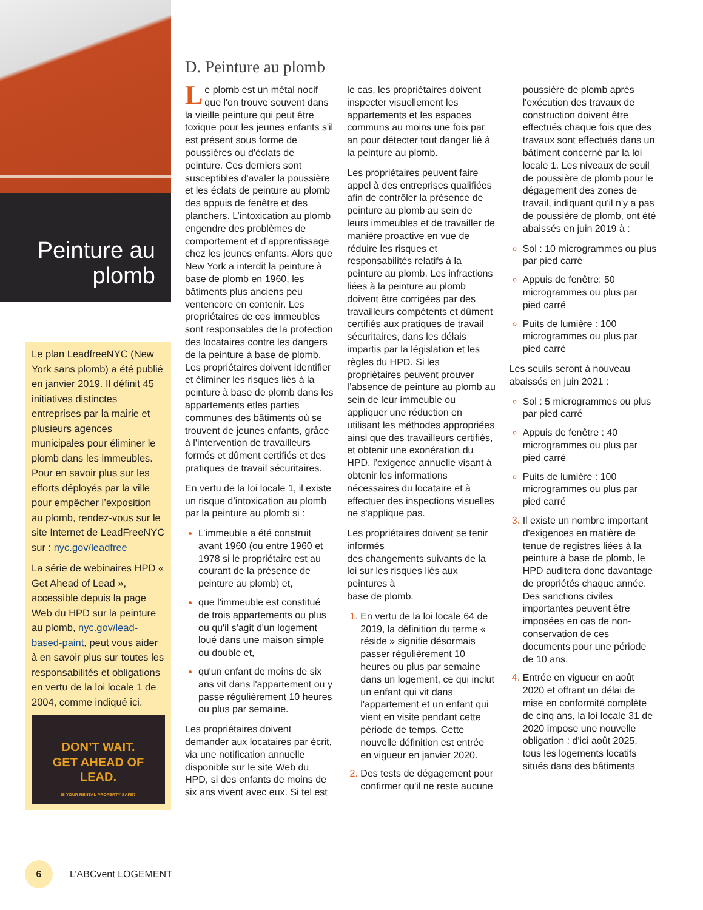Peinture au
plomb
Le plan LeadfreeNYC (New York sans plomb) a été publié en janvier 2019. Il définit 45 initiatives distinctes entreprises par la mairie et plusieurs agences municipales pour éliminer le plomb dans les immeubles. Pour en savoir plus sur les efforts déployés par la ville pour empêcher l’exposition au plomb, rendez-vous sur le site Internet de LeadFreeNYC sur : nyc.gov/leadfree
La série de webinaires HPD « Get Ahead of Lead », accessible depuis la page Web du HPD sur la peinture au plomb, nyc.gov/lead-based-paint, peut vous aider à en savoir plus sur toutes les responsabilités et obligations en vertu de la loi locale 1 de 2004, comme indiqué ici.
DON’T WAIT.
GET AHEAD OF
LEAD.
IS YOUR RENTAL PROPERTY SAFE?
D. Peinture au plomb
Le plomb est un métal nocif que l'on trouve souvent dans la vieille peinture qui peut être toxique pour les jeunes enfants s'il est présent sous forme de poussières ou d'éclats de peinture. Ces derniers sont susceptibles d'avaler la poussière et les éclats de peinture au plomb des appuis de fenêtre et des planchers. L’intoxication au plomb engendre des problèmes de comportement et d’apprentissage chez les jeunes enfants. Alors que New York a interdit la peinture à base de plomb en 1960, les bâtiments plus anciens peu ventencore en contenir. Les propriétaires de ces immeubles sont responsables de la protection des locataires contre les dangers de la peinture à base de plomb. Les propriétaires doivent identifier et éliminer les risques liés à la peinture à base de plomb dans les appartements etles parties communes des bâtiments où se trouvent de jeunes enfants, grâce à l'intervention de travailleurs formés et dûment certifiés et des pratiques de travail sécuritaires.
En vertu de la loi locale 1, il existe un risque d’intoxication au plomb par la peinture au plomb si :
L’immeuble a été construit avant 1960 (ou entre 1960 et 1978 si le propriétaire est au courant de la présence de peinture au plomb) et,
que l'immeuble est constitué de trois appartements ou plus ou qu'il s'agit d'un logement loué dans une maison simple ou double et,
qu'un enfant de moins de six ans vit dans l'appartement ou y passe régulièrement 10 heures ou plus par semaine.
Les propriétaires doivent demander aux locataires par écrit, via une notification annuelle disponible sur le site Web du HPD, si des enfants de moins de six ans vivent avec eux. Si tel est le cas, les propriétaires doivent inspecter visuellement les appartements et les espaces communs au moins une fois par an pour détecter tout danger lié à la peinture au plomb.
Les propriétaires peuvent faire appel à des entreprises qualifiées afin de contrôler la présence de peinture au plomb au sein de leurs immeubles et de travailler de manière proactive en vue de réduire les risques et responsabilités relatifs à la peinture au plomb. Les infractions liées à la peinture au plomb doivent être corrigées par des travailleurs compétents et dûment certifiés aux pratiques de travail sécuritaires, dans les délais impartis par la législation et les règles du HPD. Si les propriétaires peuvent prouver l’absence de peinture au plomb au sein de leur immeuble ou appliquer une réduction en utilisant les méthodes appropriées ainsi que des travailleurs certifiés, et obtenir une exonération du HPD, l’exigence annuelle visant à obtenir les informations nécessaires du locataire et à effectuer des inspections visuelles ne s'applique pas.
Les propriétaires doivent se tenir informés
des changements suivants de la
loi sur les risques liés aux peintures à
base de plomb.
En vertu de la loi locale 64 de 2019, la définition du terme « réside » signifie désormais passer régulièrement 10 heures ou plus par semaine dans un logement, ce qui inclut un enfant qui vit dans l'appartement et un enfant qui vient en visite pendant cette période de temps. Cette nouvelle définition est entrée en vigueur en janvier 2020.
Des tests de dégagement pour confirmer qu'il ne reste aucune poussière de plomb après l'exécution des travaux de construction doivent être effectués chaque fois que des travaux sont effectués dans un bâtiment concerné par la loi locale 1. Les niveaux de seuil de poussière de plomb pour le dégagement des zones de travail, indiquant qu'il n'y a pas de poussière de plomb, ont été abaissés en juin 2019 à :
Sol : 10 microgrammes ou plus par pied carré
Appuis de fenêtre: 50 microgrammes ou plus par pied carré
Puits de lumière : 100 microgrammes ou plus par pied carré
Les seuils seront à nouveau abaissés en juin 2021 :
Sol : 5 microgrammes ou plus
par pied carré
Appuis de fenêtre : 40 microgrammes ou plus par pied carré
Puits de lumière : 100 microgrammes ou plus par pied carré
Il existe un nombre important d'exigences en matière de tenue de registres liées à la peinture à base de plomb, le HPD auditera donc davantage de propriétés chaque année. Des sanctions civiles importantes peuvent être imposées en cas de non-conservation de ces documents pour une période de 10 ans.
Entrée en vigueur en août 2020 et offrant un délai de mise en conformité complète de cinq ans, la loi locale 31 de 2020 impose une nouvelle obligation : d'ici août 2025, tous les logements locatifs situés dans des bâtiments
6
L’ABCvent LOGEMENT